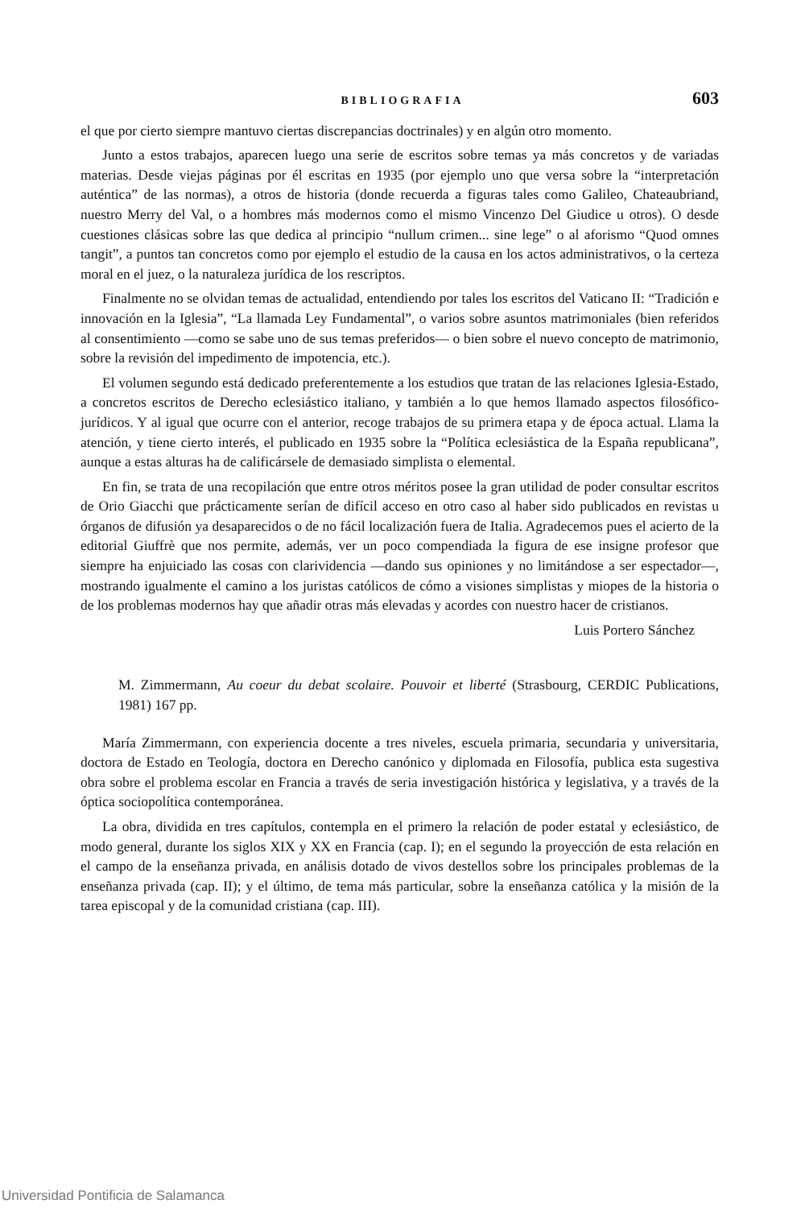BIBLIOGRAFIA 603
el que por cierto siempre mantuvo ciertas discrepancias doctrinales) y en algún otro momento.
Junto a estos trabajos, aparecen luego una serie de escritos sobre temas ya más concretos y de variadas materias. Desde viejas páginas por él escritas en 1935 (por ejemplo uno que versa sobre la “interpretación auténtica” de las normas), a otros de historia (donde recuerda a figuras tales como Galileo, Chateaubriand, nuestro Merry del Val, o a hombres más modernos como el mismo Vincenzo Del Giudice u otros). O desde cuestiones clásicas sobre las que dedica al principio “nullum crimen... sine lege” o al aforismo “Quod omnes tangit”, a puntos tan concretos como por ejemplo el estudio de la causa en los actos administrativos, o la certeza moral en el juez, o la naturaleza jurídica de los rescriptos.
Finalmente no se olvidan temas de actualidad, entendiendo por tales los escritos del Vaticano II: “Tradición e innovación en la Iglesia”, “La llamada Ley Fundamental”, o varios sobre asuntos matrimoniales (bien referidos al consentimiento —como se sabe uno de sus temas preferidos— o bien sobre el nuevo concepto de matrimonio, sobre la revisión del impedimento de impotencia, etc.).
El volumen segundo está dedicado preferentemente a los estudios que tratan de las relaciones Iglesia-Estado, a concretos escritos de Derecho eclesiástico italiano, y también a lo que hemos llamado aspectos filosófico-jurídicos. Y al igual que ocurre con el anterior, recoge trabajos de su primera etapa y de época actual. Llama la atención, y tiene cierto interés, el publicado en 1935 sobre la “Política eclesiástica de la España republicana”, aunque a estas alturas ha de calificársele de demasiado simplista o elemental.
En fin, se trata de una recopilación que entre otros méritos posee la gran utilidad de poder consultar escritos de Orio Giacchi que prácticamente serían de difícil acceso en otro caso al haber sido publicados en revistas u órganos de difusión ya desaparecidos o de no fácil localización fuera de Italia. Agradecemos pues el acierto de la editorial Giuffrè que nos permite, además, ver un poco compendiada la figura de ese insigne profesor que siempre ha enjuiciado las cosas con clarividencia —dando sus opiniones y no limitándose a ser espectador—, mostrando igualmente el camino a los juristas católicos de cómo a visiones simplistas y miopes de la historia o de los problemas modernos hay que añadir otras más elevadas y acordes con nuestro hacer de cristianos.
Luis Portero Sánchez
M. Zimmermann, Au coeur du debat scolaire. Pouvoir et liberté (Strasbourg, CERDIC Publications, 1981) 167 pp.
María Zimmermann, con experiencia docente a tres niveles, escuela primaria, secundaria y universitaria, doctora de Estado en Teología, doctora en Derecho canónico y diplomada en Filosofía, publica esta sugestiva obra sobre el problema escolar en Francia a través de seria investigación histórica y legislativa, y a través de la óptica sociopolítica contemporánea.
La obra, dividida en tres capítulos, contempla en el primero la relación de poder estatal y eclesiástico, de modo general, durante los siglos XIX y XX en Francia (cap. I); en el segundo la proyección de esta relación en el campo de la enseñanza privada, en análisis dotado de vivos destellos sobre los principales problemas de la enseñanza privada (cap. II); y el último, de tema más particular, sobre la enseñanza católica y la misión de la tarea episcopal y de la comunidad cristiana (cap. III).
Universidad Pontificia de Salamanca